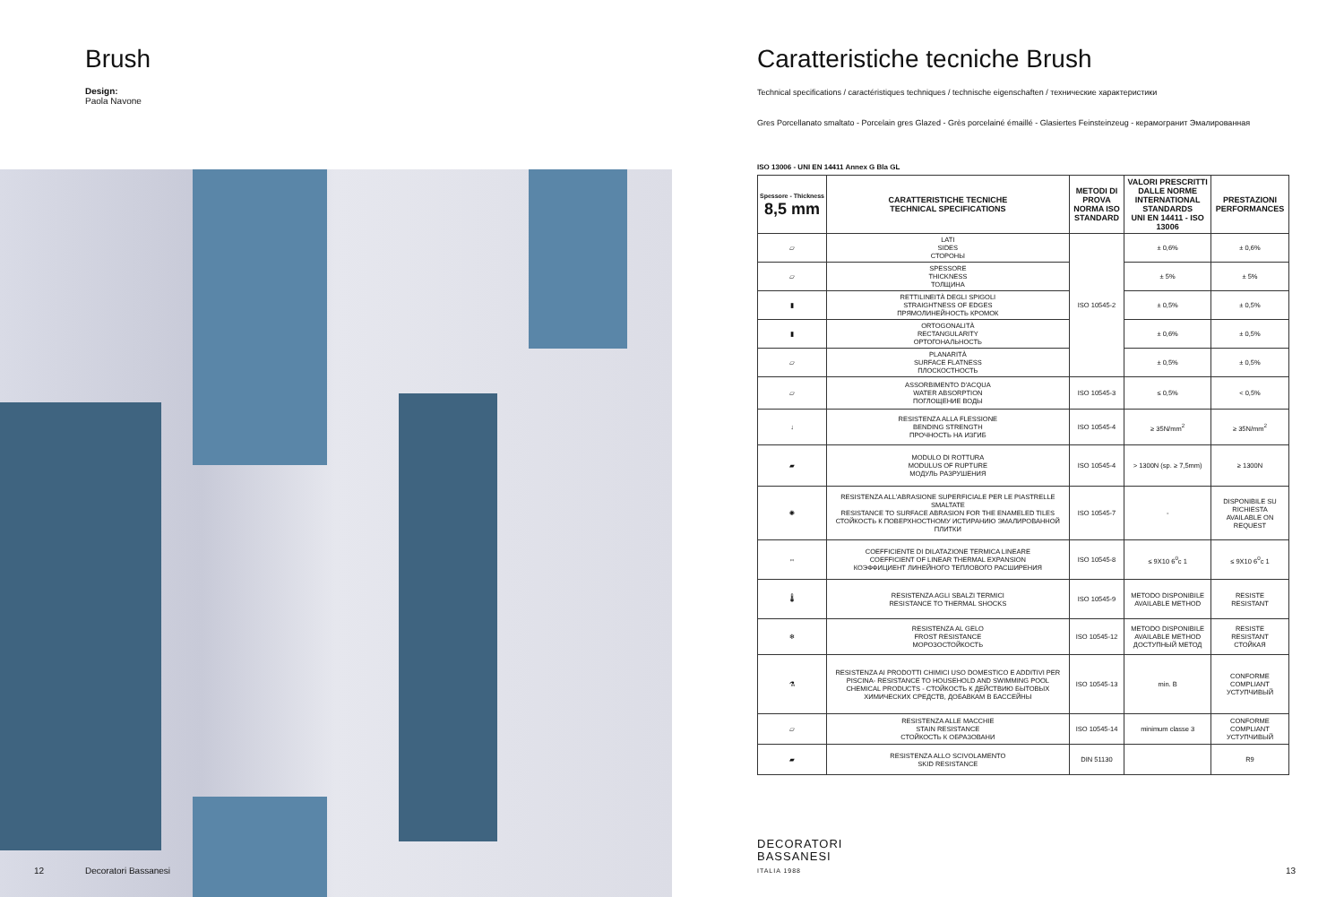Brush
Design:
Paola Navone
12 Decoratori Bassanesi
Caratteristiche tecniche Brush
Technical specifications / caractéristiques techniques / technische eigenschaften / технические характеристики
Gres Porcellanato smaltato - Porcelain gres Glazed - Grès porcelainé émaillé - Glasiertes Feinsteinzeug - керамогранит Эмалированная
ISO 13006 - UNI EN 14411 Annex G Bla GL
| Spessore - Thickness 8,5 mm | CARATTERISTICHE TECNICHE TECHNICAL SPECIFICATIONS | METODI DI PROVA NORMA ISO STANDARD | VALORI PRESCRITTI DALLE NORME INTERNATIONAL STANDARDS UNI EN 14411 - ISO 13006 | PRESTAZIONI PERFORMANCES |
| --- | --- | --- | --- | --- |
| ▱ | LATI SIDES СТОРОНЫ | ISO 10545-2 | ± 0,6% | ± 0,6% |
| ▱ | SPESSORE THICKNESS ТОЛЩИНА | | ± 5% | ± 5% |
| ▮ | RETTILINEITÀ DEGLI SPIGOLI STRAIGHTNESS OF EDGES ПРЯМОЛИНЕЙНОСТЬ КРОМОК | | ± 0,5% | ± 0,5% |
| ▮ | ORTOGONALITÀ RECTANGULARITY ОРТОГОНАЛЬНОСТЬ | | ± 0,6% | ± 0,5% |
| ▱ | PLANARITÀ SURFACE FLATNESS ПЛОСКОСТНОСТЬ | | ± 0,5% | ± 0,5% |
| ▱ | ASSORBIMENTO D'ACQUA WATER ABSORPTION ПОГЛОЩЕНИЕ ВОДЫ | ISO 10545-3 | ≤ 0,5% | < 0,5% |
| ↓ | RESISTENZA ALLA FLESSIONE BENDING STRENGTH ПРОЧНОСТЬ НА ИЗГИБ | ISO 10545-4 | ≥ 35N/mm<sup>2</sup> | ≥ 35N/mm<sup>2</sup> |
| ▰ | MODULO DI ROTTURA MODULUS OF RUPTURE МОДУЛЬ РАЗРУШЕНИЯ | ISO 10545-4 | > 1300N (sp. ≥ 7,5mm) | ≥ 1300N |
| ✺ | RESISTENZA ALL'ABRASIONE SUPERFICIALE PER LE PIASTRELLE SMALTATE RESISTANCE TO SURFACE ABRASION FOR THE ENAMELED TILES СТОЙКОСТЬ К ПОВЕРХНОСТНОМУ ИСТИРАНИЮ ЭМАЛИРОВАННОЙ ПЛИТКИ | ISO 10545-7 | - | DISPONIBILE SU RICHIESTA AVAILABLE ON REQUEST |
| ⇔ | COEFFICIENTE DI DILATAZIONE TERMICA LINEARE COEFFICIENT OF LINEAR THERMAL EXPANSION КОЭФФИЦИЕНТ ЛИНЕЙНОГО ТЕПЛОВОГО РАСШИРЕНИЯ | ISO 10545-8 | ≤ 9X10 6<sup>0</sup>c 1 | ≤ 9X10 6<sup>0</sup>c 1 |
| 🌡 | RESISTENZA AGLI SBALZI TERMICI RESISTANCE TO THERMAL SHOCKS | ISO 10545-9 | METODO DISPONIBILE AVAILABLE METHOD | RESISTE RESISTANT |
| ❄ | RESISTENZA AL GELO FROST RESISTANCE МОРОЗОСТОЙКОСТЬ | ISO 10545-12 | METODO DISPONIBILE AVAILABLE METHOD ДОСТУПНЫЙ МЕТОД | RESISTE RESISTANT СТОЙКАЯ |
| ⚗ | RESISTENZA AI PRODOTTI CHIMICI USO DOMESTICO E ADDITIVI PER PISCINA- RESISTANCE TO HOUSEHOLD AND SWIMMING POOL CHEMICAL PRODUCTS - СТОЙКОСТЬ К ДЕЙСТВИЮ БЫТОВЫХ ХИМИЧЕСКИХ СРЕДСТВ, ДОБАВКАМ В БАССЕЙНЫ | ISO 10545-13 | min. B | CONFORME COMPLIANT УСТУПЧИВЫЙ |
| ▱ | RESISTENZA ALLE MACCHIE STAIN RESISTANCE СТОЙКОСТЬ К ОБРАЗОВАНИ | ISO 10545-14 | minimum classe 3 | CONFORME COMPLIANT УСТУПЧИВЫЙ |
| ▰ | RESISTENZA ALLO SCIVOLAMENTO SKID RESISTANCE | DIN 51130 | | R9 |
DECORATORI
BASSANESI
ITALIA 1988
13